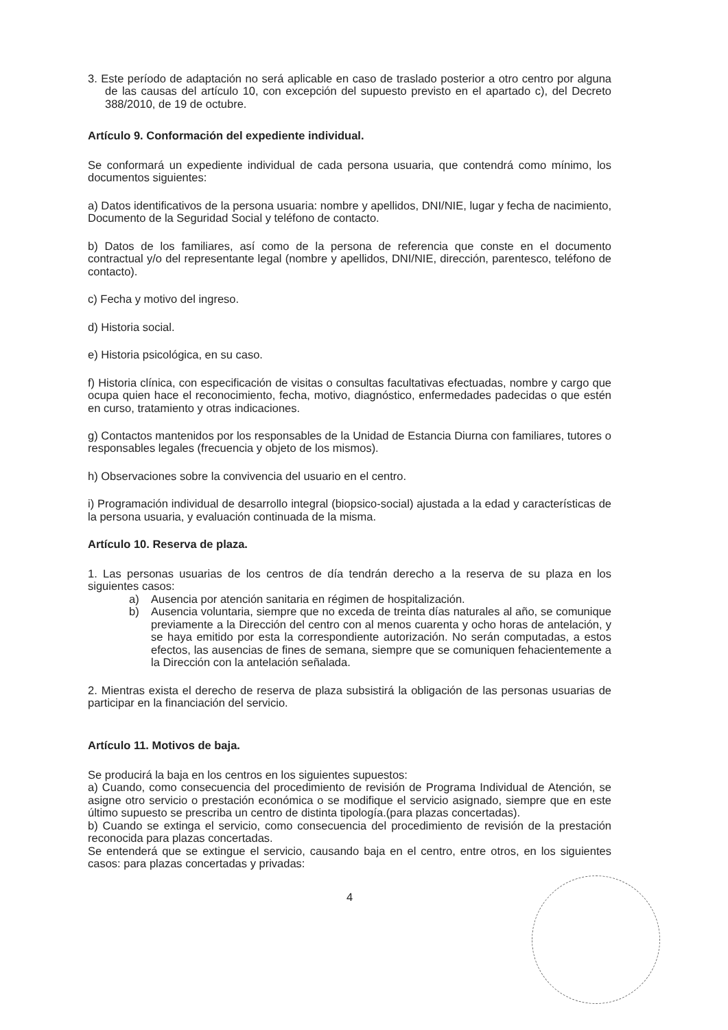3. Este período de adaptación no será aplicable en caso de traslado posterior a otro centro por alguna de las causas del artículo 10, con excepción del supuesto previsto en el apartado c), del Decreto 388/2010, de 19 de octubre.
Artículo 9. Conformación del expediente individual.
Se conformará un expediente individual de cada persona usuaria, que contendrá como mínimo, los documentos siguientes:
a) Datos identificativos de la persona usuaria: nombre y apellidos, DNI/NIE, lugar y fecha de nacimiento, Documento de la Seguridad Social y teléfono de contacto.
b) Datos de los familiares, así como de la persona de referencia que conste en el documento contractual y/o del representante legal (nombre y apellidos, DNI/NIE, dirección, parentesco, teléfono de contacto).
c) Fecha y motivo del ingreso.
d) Historia social.
e) Historia psicológica, en su caso.
f) Historia clínica, con especificación de visitas o consultas facultativas efectuadas, nombre y cargo que ocupa quien hace el reconocimiento, fecha, motivo, diagnóstico, enfermedades padecidas o que estén en curso, tratamiento y otras indicaciones.
g) Contactos mantenidos por los responsables de la Unidad de Estancia Diurna con familiares, tutores o responsables legales (frecuencia y objeto de los mismos).
h) Observaciones sobre la convivencia del usuario en el centro.
i) Programación individual de desarrollo integral (biopsico-social) ajustada a la edad y características de la persona usuaria, y evaluación continuada de la misma.
Artículo 10. Reserva de plaza.
1. Las personas usuarias de los centros de día tendrán derecho a la reserva de su plaza en los siguientes casos:
a) Ausencia por atención sanitaria en régimen de hospitalización.
b) Ausencia voluntaria, siempre que no exceda de treinta días naturales al año, se comunique previamente a la Dirección del centro con al menos cuarenta y ocho horas de antelación, y se haya emitido por esta la correspondiente autorización. No serán computadas, a estos efectos, las ausencias de fines de semana, siempre que se comuniquen fehacientemente a la Dirección con la antelación señalada.
2. Mientras exista el derecho de reserva de plaza subsistirá la obligación de las personas usuarias de participar en la financiación del servicio.
Artículo 11. Motivos de baja.
Se producirá la baja en los centros en los siguientes supuestos:
a) Cuando, como consecuencia del procedimiento de revisión de Programa Individual de Atención, se asigne otro servicio o prestación económica o se modifique el servicio asignado, siempre que en este último supuesto se prescriba un centro de distinta tipología.(para plazas concertadas).
b) Cuando se extinga el servicio, como consecuencia del procedimiento de revisión de la prestación reconocida para plazas concertadas.
Se entenderá que se extingue el servicio, causando baja en el centro, entre otros, en los siguientes casos: para plazas concertadas y privadas:
4